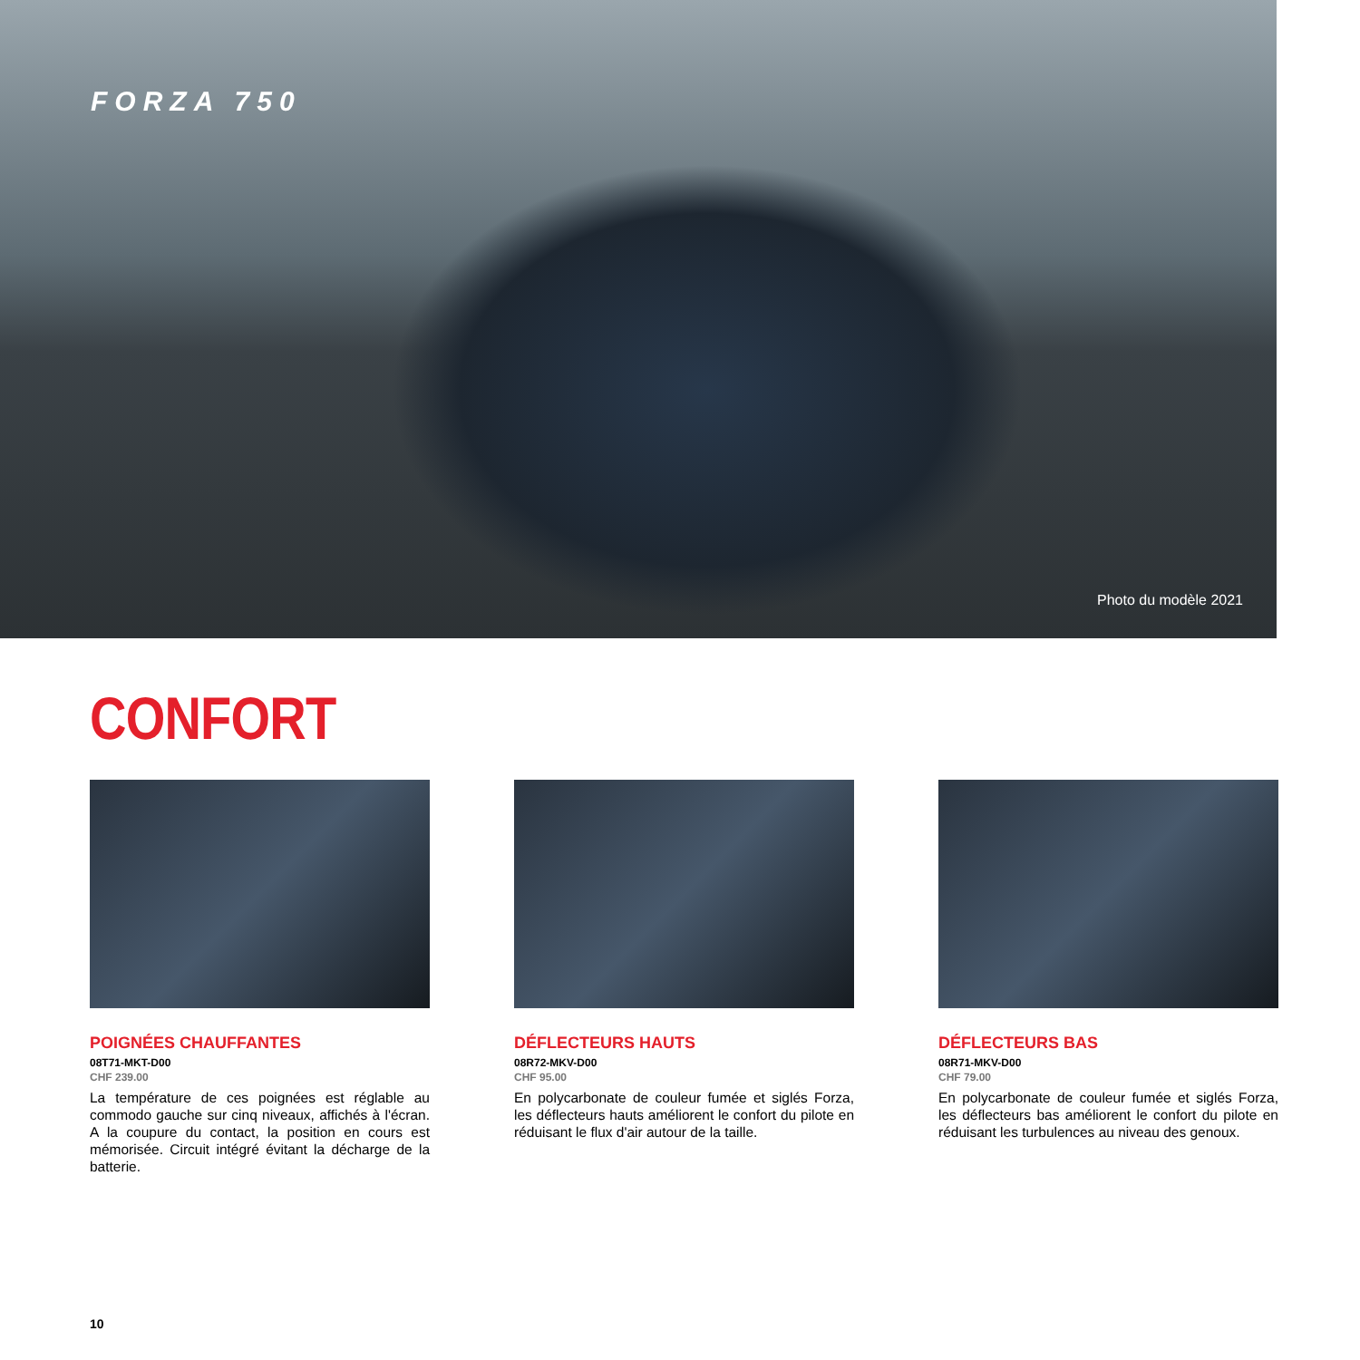FORZA 750
Photo du modèle 2021
CONFORT
POIGNÉES CHAUFFANTES
08T71-MKT-D00
CHF 239.00
La température de ces poignées est réglable au commodo gauche sur cinq niveaux, affichés à l'écran. A la coupure du contact, la position en cours est mémorisée. Circuit intégré évitant la décharge de la batterie.
DÉFLECTEURS HAUTS
08R72-MKV-D00
CHF 95.00
En polycarbonate de couleur fumée et siglés Forza, les déflecteurs hauts améliorent le confort du pilote en réduisant le flux d'air autour de la taille.
DÉFLECTEURS BAS
08R71-MKV-D00
CHF 79.00
En polycarbonate de couleur fumée et siglés Forza, les déflecteurs bas améliorent le confort du pilote en réduisant les turbulences au niveau des genoux.
10